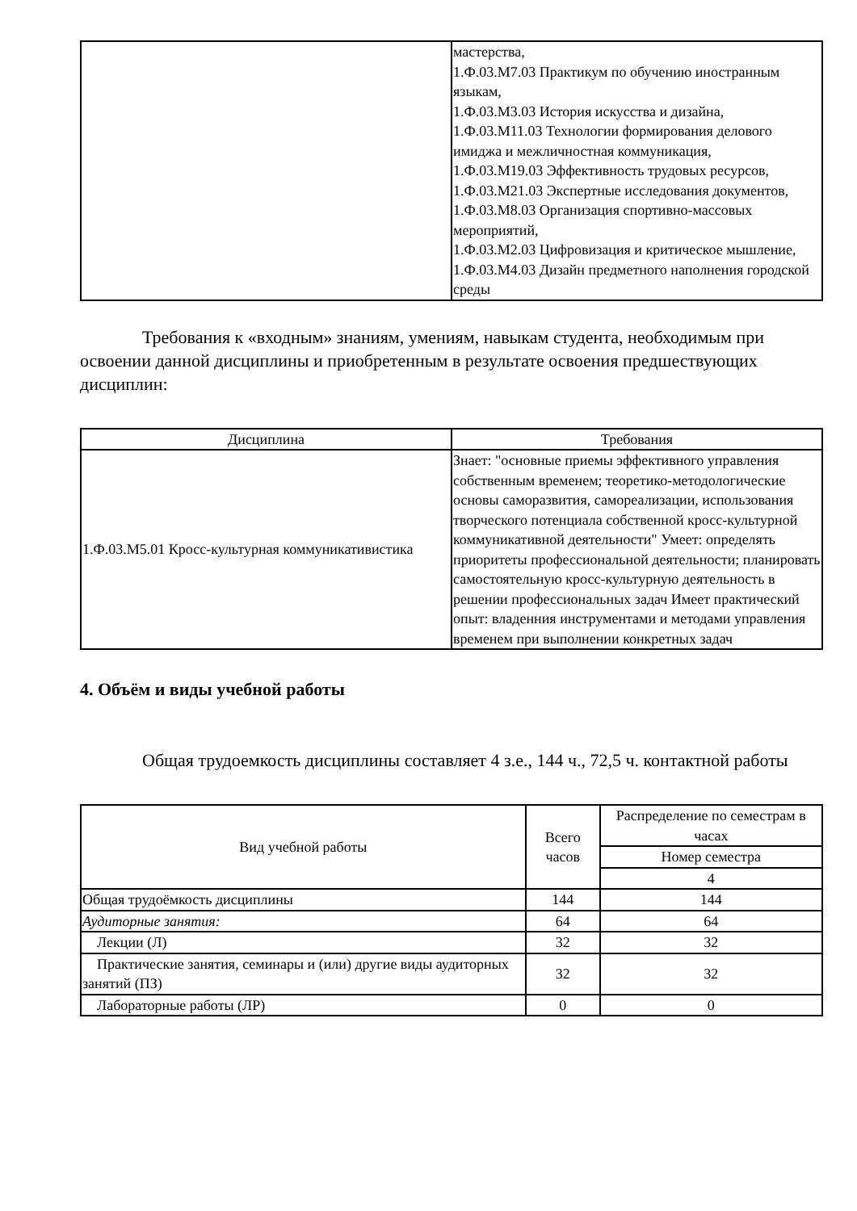| | мастерства, 1.Ф.03.М7.03 Практикум по обучению иностранным языкам, 1.Ф.03.М3.03 История искусства и дизайна, 1.Ф.03.М11.03 Технологии формирования делового имиджа и межличностная коммуникация, 1.Ф.03.М19.03 Эффективность трудовых ресурсов, 1.Ф.03.М21.03 Экспертные исследования документов, 1.Ф.03.М8.03 Организация спортивно-массовых мероприятий, 1.Ф.03.М2.03 Цифровизация и критическое мышление, 1.Ф.03.М4.03 Дизайн предметного наполнения городской среды |
Требования к «входным» знаниям, умениям, навыкам студента, необходимым при освоении данной дисциплины и приобретенным в результате освоения предшествующих дисциплин:
| Дисциплина | Требования |
| --- | --- |
| 1.Ф.03.М5.01 Кросс-культурная коммуникативистика | Знает: "основные приемы эффективного управления собственным временем; теоретико-методологические основы саморазвития, самореализации, использования творческого потенциала собственной кросс-культурной коммуникативной деятельности" Умеет: определять приоритеты профессиональной деятельности; планировать самостоятельную кросс-культурную деятельность в решении профессиональных задач Имеет практический опыт: владенния инструментами и методами управления временем при выполнении конкретных задач |
4. Объём и виды учебной работы
Общая трудоемкость дисциплины составляет 4 з.е., 144 ч., 72,5 ч. контактной работы
| Вид учебной работы | Всего часов | Распределение по семестрам в часах |
| | | Номер семестра |
| | | 4 |
| Общая трудоёмкость дисциплины | 144 | 144 |
| Аудиторные занятия: | 64 | 64 |
| Лекции (Л) | 32 | 32 |
| Практические занятия, семинары и (или) другие виды аудиторных занятий (ПЗ) | 32 | 32 |
| Лабораторные работы (ЛР) | 0 | 0 |